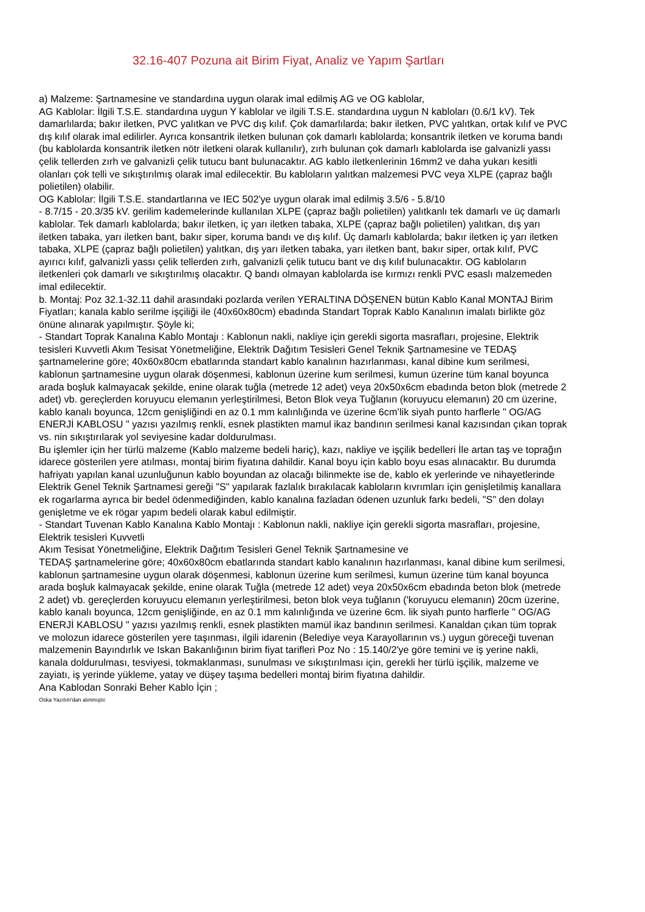32.16-407 Pozuna ait Birim Fiyat, Analiz ve Yapım Şartları
a) Malzeme: Şartnamesine ve standardına uygun olarak imal edilmiş AG ve OG kablolar,
AG Kablolar: İlgili T.S.E. standardına uygun Y kablolar ve ilgili T.S.E. standardına uygun N kabloları (0.6/1 kV). Tek damarlılarda; bakır iletken, PVC yalıtkan ve PVC dış kılıf. Çok damarlılarda; bakır iletken, PVC yalıtkan, ortak kılıf ve PVC dış kılıf olarak imal edilirler. Ayrıca konsantrik iletken bulunan çok damarlı kablolarda; konsantrik iletken ve koruma bandı (bu kablolarda konsantrik iletken nötr iletkeni olarak kullanılır), zırh bulunan çok damarlı kablolarda ise galvanizli yassı çelik tellerden zırh ve galvanizli çelik tutucu bant bulunacaktır. AG kablo iletkenlerinin 16mm2 ve daha yukarı kesitli olanları çok telli ve sıkıştırılmış olarak imal edilecektir. Bu kabloların yalıtkan malzemesi PVC veya XLPE (çapraz bağlı polietilen) olabilir.
OG Kablolar: İlgili T.S.E. standartlarına ve IEC 502'ye uygun olarak imal edilmiş 3.5/6 - 5.8/10
- 8.7/15 - 20.3/35 kV. gerilim kademelerinde kullanılan XLPE (çapraz bağlı polietilen) yalıtkanlı tek damarlı ve üç damarlı kablolar. Tek damarlı kablolarda; bakır iletken, iç yarı iletken tabaka, XLPE (çapraz bağlı polietilen) yalıtkan, dış yarı iletken tabaka, yarı iletken bant, bakır siper, koruma bandı ve dış kılıf. Üç damarlı kablolarda; bakır iletken iç yarı iletken tabaka, XLPE (çapraz bağlı polietilen) yalıtkan, dış yarı iletken tabaka, yarı iletken bant, bakır siper, ortak kılıf, PVC ayırıcı kılıf, galvanizli yassı çelik tellerden zırh, galvanizli çelik tutucu bant ve dış kılıf bulunacaktır. OG kabloların iletkenleri çok damarlı ve sıkıştırılmış olacaktır. Q bandı olmayan kablolarda ise kırmızı renkli PVC esaslı malzemeden imal edilecektir.
b. Montaj: Poz 32.1-32.11 dahil arasındaki pozlarda verilen YERALTINA DÖŞENEN bütün Kablo Kanal MONTAJ Birim Fiyatları; kanala kablo serilme işçiliği ile (40x60x80cm) ebadında Standart Toprak Kablo Kanalının imalatı birlikte göz önüne alınarak yapılmıştır. Şöyle ki;
- Standart Toprak Kanalına Kablo Montajı : Kablonun nakli, nakliye için gerekli sigorta masrafları, projesine, Elektrik tesisleri Kuvvetli Akım Tesisat Yönetmeliğine, Elektrik Dağıtım Tesisleri Genel Teknik Şartnamesine ve TEDAŞ şartnamelerine göre; 40x60x80cm ebatlarında standart kablo kanalının hazırlanması, kanal dibine kum serilmesi, kablonun şartnamesine uygun olarak döşenmesi, kablonun üzerine kum serilmesi, kumun üzerine tüm kanal boyunca arada boşluk kalmayacak şekilde, enine olarak tuğla (metrede 12 adet) veya 20x50x6cm ebadında beton blok (metrede 2 adet) vb. gereçlerden koruyucu elemanın yerleştirilmesi, Beton Blok veya Tuğlanın (koruyucu elemanın) 20 cm üzerine, kablo kanalı boyunca, 12cm genişliğindi en az 0.1 mm kalınlığında ve üzerine 6cm’lik siyah punto harflerle " OG/AG ENERJİ KABLOSU " yazısı yazılmış renkli, esnek plastikten mamul ikaz bandının serilmesi kanal kazısından çıkan toprak vs. nin sıkıştırılarak yol seviyesine kadar doldurulması.
Bu işlemler için her türlü malzeme (Kablo malzeme bedeli hariç), kazı, nakliye ve işçilik bedelleri İle artan taş ve toprağın idarece gösterilen yere atılması, montaj birim fiyatına dahildir. Kanal boyu için kablo boyu esas alınacaktır. Bu durumda hafriyatı yapılan kanal uzunluğunun kablo boyundan az olacağı bilinmekte ise de, kablo ek yerlerinde ve nihayetlerinde Elektrik Genel Teknik Şartnamesi gereği "S" yapılarak fazlalık bırakılacak kabloların kıvrımları için genişletilmiş kanallara ek rogarlarma ayrıca bir bedel ödenmediğinden, kablo kanalına fazladan ödenen uzunluk farkı bedeli, "S" den dolayı genişletme ve ek rögar yapım bedeli olarak kabul edilmiştir.
- Standart Tuvenan Kablo Kanalına Kablo Montajı : Kablonun nakli, nakliye için gerekli sigorta masrafları, projesine, Elektrik tesisleri Kuvvetli
Akım Tesisat Yönetmeliğine, Elektrik Dağıtım Tesisleri Genel Teknik Şartnamesine ve
TEDAŞ şartnamelerine göre; 40x60x80cm ebatlarında standart kablo kanalının hazırlanması, kanal dibine kum serilmesi, kablonun şartnamesine uygun olarak döşenmesi, kablonun üzerine kum serilmesi, kumun üzerine tüm kanal boyunca arada boşluk kalmayacak şekilde, enine olarak Tuğla (metrede 12 adet) veya 20x50x6cm ebadında beton blok (metrede 2 adet) vb. gereçlerden koruyucu elemanın yerleştirilmesi, beton blok veya tuğlanın ('koruyucu elemanın) 20cm üzerine, kablo kanalı boyunca, 12cm genişliğinde, en az 0.1 mm kalınlığında ve üzerine 6cm. lik siyah punto harflerle " OG/AG ENERJİ KABLOSU " yazısı yazılmış renkli, esnek plastikten mamül ikaz bandının serilmesi. Kanaldan çıkan tüm toprak ve molozun idarece gösterilen yere taşınması, ilgili idarenin (Belediye veya Karayollarının vs.) uygun göreceği tuvenan malzemenin Bayındırlık ve Iskan Bakanlığının birim fiyat tarifleri Poz No : 15.140/2'ye göre temini ve iş yerine nakli, kanala doldurulması, tesviyesi, tokmaklanması, sunulması ve sıkıştırılması için, gerekli her türlü işçilik, malzeme ve zayiatı, iş yerinde yükleme, yatay ve düşey taşıma bedelleri montaj birim fiyatına dahildir.
Ana Kablodan Sonraki Beher Kablo İçin ;
Oska Yazılım'dan alınmıştır.